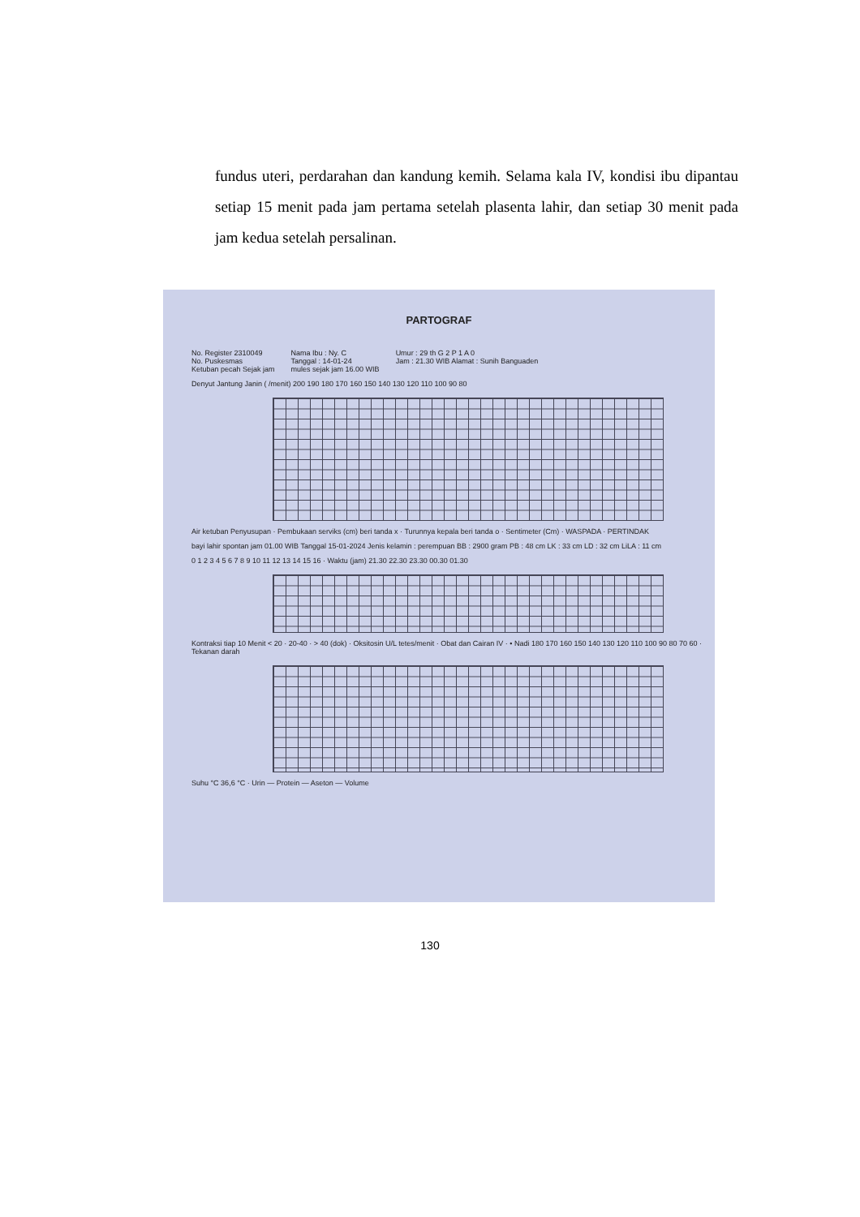fundus uteri, perdarahan dan kandung kemih. Selama kala IV, kondisi ibu dipantau setiap 15 menit pada jam pertama setelah plasenta lahir, dan setiap 30 menit pada jam kedua setelah persalinan.
PARTOGRAF
No. Register 2310049
No. Puskesmas
Ketuban pecah Sejak jam
Nama Ibu : Ny. C
Tanggal : 14-01-24
mules sejak jam 16.00 WIB
Umur : 29 th G 2 P 1 A 0
Jam : 21.30 WIB Alamat : Sunih Banguaden
Denyut Jantung Janin ( /menit) 200 190 180 170 160 150 140 130 120 110 100 90 80
Air ketuban Penyusupan · Pembukaan serviks (cm) beri tanda x · Turunnya kepala beri tanda o · Sentimeter (Cm) · WASPADA · PERTINDAK
bayi lahir spontan jam 01.00 WIB Tanggal 15-01-2024 Jenis kelamin : perempuan BB : 2900 gram PB : 48 cm LK : 33 cm LD : 32 cm LiLA : 11 cm
0 1 2 3 4 5 6 7 8 9 10 11 12 13 14 15 16 · Waktu (jam) 21.30 22.30 23.30 00.30 01.30
Kontraksi tiap 10 Menit < 20 · 20-40 · > 40 (dok) · Oksitosin U/L tetes/menit · Obat dan Cairan IV · • Nadi 180 170 160 150 140 130 120 110 100 90 80 70 60 · Tekanan darah
Suhu °C 36,6 °C · Urin — Protein — Aseton — Volume
130